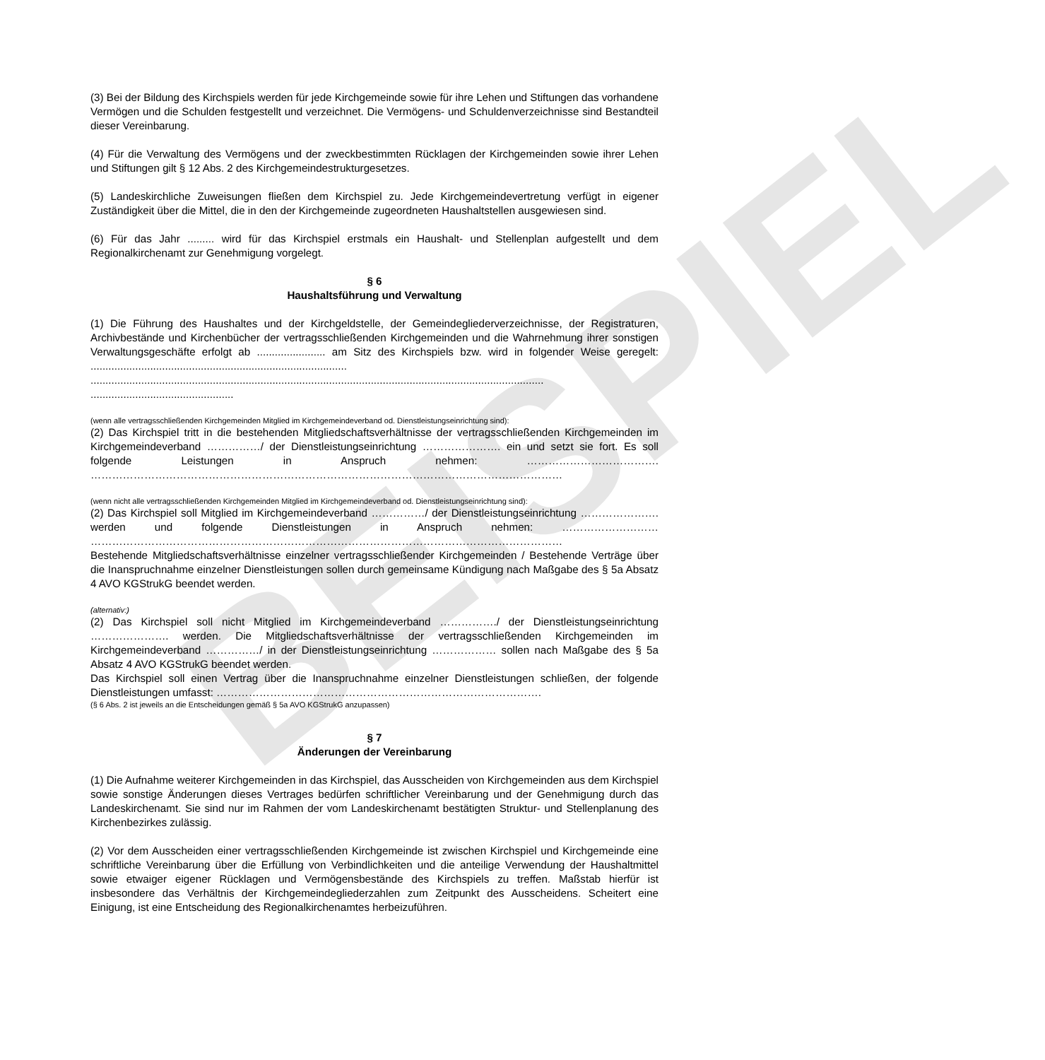BEISPIEL
(3) Bei der Bildung des Kirchspiels werden für jede Kirchgemeinde sowie für ihre Lehen und Stiftungen das vorhandene Vermögen und die Schulden festgestellt und verzeichnet. Die Vermögens- und Schuldenverzeichnisse sind Bestandteil dieser Vereinbarung.
(4) Für die Verwaltung des Vermögens und der zweckbestimmten Rücklagen der Kirchgemeinden sowie ihrer Lehen und Stiftungen gilt § 12 Abs. 2 des Kirchgemeindestrukturgesetzes.
(5) Landeskirchliche Zuweisungen fließen dem Kirchspiel zu. Jede Kirchgemeindevertretung verfügt in eigener Zuständigkeit über die Mittel, die in den der Kirchgemeinde zugeordneten Haushaltstellen ausgewiesen sind.
(6) Für das Jahr ......... wird für das Kirchspiel erstmals ein Haushalt- und Stellenplan aufgestellt und dem Regionalkirchenamt zur Genehmigung vorgelegt.
§ 6
Haushaltsführung und Verwaltung
(1) Die Führung des Haushaltes und der Kirchgeldstelle, der Gemeindegliederverzeichnisse, der Registraturen, Archivbestände und Kirchenbücher der vertragsschließenden Kirchgemeinden und die Wahrnehmung ihrer sonstigen Verwaltungsgeschäfte erfolgt ab ....................... am Sitz des Kirchspiels bzw. wird in folgender Weise geregelt: ...................................................................................... ........................................................................................................................................................ ................................................
(wenn alle vertragsschließenden Kirchgemeinden Mitglied im Kirchgemeindeverband od. Dienstleistungseinrichtung sind):
(2) Das Kirchspiel tritt in die bestehenden Mitgliedschaftsverhältnisse der vertragsschließenden Kirchgemeinden im Kirchgemeindeverband ……………/ der Dienstleistungseinrichtung …………………. ein und setzt sie fort. Es soll folgende Leistungen in Anspruch nehmen: ………………………………. ……………………………………………………………………………………………………………………
(wenn nicht alle vertragsschließenden Kirchgemeinden Mitglied im Kirchgemeindeverband od. Dienstleistungseinrichtung sind):
(2) Das Kirchspiel soll Mitglied im Kirchgemeindeverband ……………/ der Dienstleistungseinrichtung …………………. werden und folgende Dienstleistungen in Anspruch nehmen: ……………………… ……………………………………………………………………………………………………………………
Bestehende Mitgliedschaftsverhältnisse einzelner vertragsschließender Kirchgemeinden / Bestehende Verträge über die Inanspruchnahme einzelner Dienstleistungen sollen durch gemeinsame Kündigung nach Maßgabe des § 5a Absatz 4 AVO KGStrukG beendet werden.
(alternativ:)
(2) Das Kirchspiel soll nicht Mitglied im Kirchgemeindeverband ……………./ der Dienstleistungseinrichtung …………………. werden. Die Mitgliedschaftsverhältnisse der vertragsschließenden Kirchgemeinden im Kirchgemeindeverband ……………/ in der Dienstleistungseinrichtung ……………… sollen nach Maßgabe des § 5a Absatz 4 AVO KGStrukG beendet werden.
Das Kirchspiel soll einen Vertrag über die Inanspruchnahme einzelner Dienstleistungen schließen, der folgende Dienstleistungen umfasst: ……………………………………………………………………………….
(§ 6 Abs. 2 ist jeweils an die Entscheidungen gemäß § 5a AVO KGStrukG anzupassen)
§ 7
Änderungen der Vereinbarung
(1) Die Aufnahme weiterer Kirchgemeinden in das Kirchspiel, das Ausscheiden von Kirchgemeinden aus dem Kirchspiel sowie sonstige Änderungen dieses Vertrages bedürfen schriftlicher Vereinbarung und der Genehmigung durch das Landeskirchenamt. Sie sind nur im Rahmen der vom Landeskirchenamt bestätigten Struktur- und Stellenplanung des Kirchenbezirkes zulässig.
(2) Vor dem Ausscheiden einer vertragsschließenden Kirchgemeinde ist zwischen Kirchspiel und Kirchgemeinde eine schriftliche Vereinbarung über die Erfüllung von Verbindlichkeiten und die anteilige Verwendung der Haushaltmittel sowie etwaiger eigener Rücklagen und Vermögensbestände des Kirchspiels zu treffen. Maßstab hierfür ist insbesondere das Verhältnis der Kirchgemeindegliederzahlen zum Zeitpunkt des Ausscheidens. Scheitert eine Einigung, ist eine Entscheidung des Regionalkirchenamtes herbeizuführen.